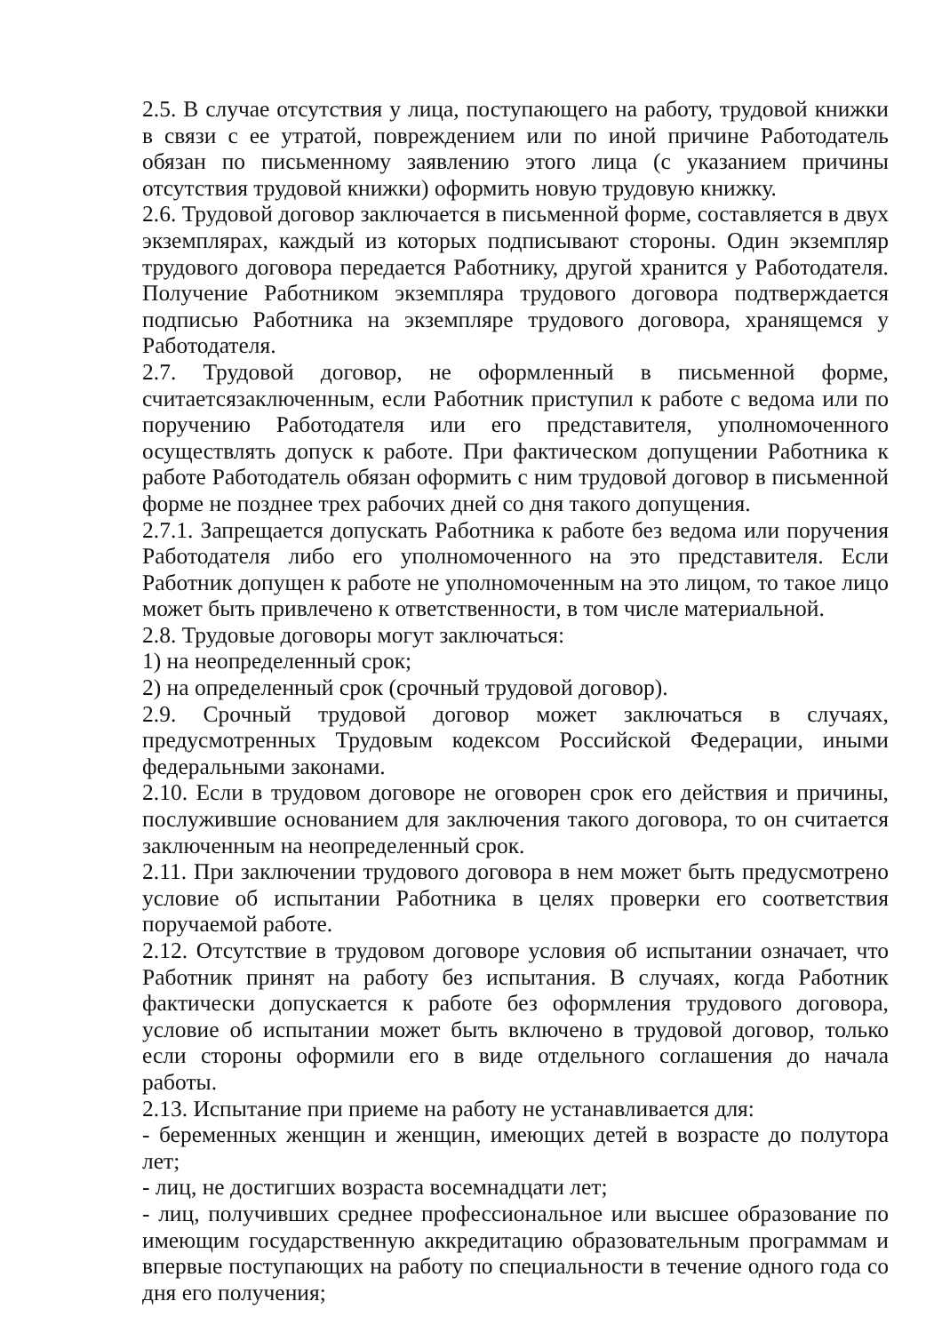2.5. В случае отсутствия у лица, поступающего на работу, трудовой книжки в связи с ее утратой, повреждением или по иной причине Работодатель обязан по письменному заявлению этого лица (с указанием причины отсутствия трудовой книжки) оформить новую трудовую книжку.
2.6. Трудовой договор заключается в письменной форме, составляется в двух экземплярах, каждый из которых подписывают стороны. Один экземпляр трудового договора передается Работнику, другой хранится у Работодателя. Получение Работником экземпляра трудового договора подтверждается подписью Работника на экземпляре трудового договора, хранящемся у Работодателя.
2.7. Трудовой договор, не оформленный в письменной форме, считаетсязаключенным, если Работник приступил к работе с ведома или по поручению Работодателя или его представителя, уполномоченного осуществлять допуск к работе. При фактическом допущении Работника к работе Работодатель обязан оформить с ним трудовой договор в письменной форме не позднее трех рабочих дней со дня такого допущения.
2.7.1. Запрещается допускать Работника к работе без ведома или поручения Работодателя либо его уполномоченного на это представителя. Если Работник допущен к работе не уполномоченным на это лицом, то такое лицо может быть привлечено к ответственности, в том числе материальной.
2.8. Трудовые договоры могут заключаться:
1) на неопределенный срок;
2) на определенный срок (срочный трудовой договор).
2.9. Срочный трудовой договор может заключаться в случаях, предусмотренных Трудовым кодексом Российской Федерации, иными федеральными законами.
2.10. Если в трудовом договоре не оговорен срок его действия и причины, послужившие основанием для заключения такого договора, то он считается заключенным на неопределенный срок.
2.11. При заключении трудового договора в нем может быть предусмотрено условие об испытании Работника в целях проверки его соответствия поручаемой работе.
2.12. Отсутствие в трудовом договоре условия об испытании означает, что Работник принят на работу без испытания. В случаях, когда Работник фактически допускается к работе без оформления трудового договора, условие об испытании может быть включено в трудовой договор, только если стороны оформили его в виде отдельного соглашения до начала работы.
2.13. Испытание при приеме на работу не устанавливается для:
- беременных женщин и женщин, имеющих детей в возрасте до полутора лет;
- лиц, не достигших возраста восемнадцати лет;
- лиц, получивших среднее профессиональное или высшее образование по имеющим государственную аккредитацию образовательным программам и впервые поступающих на работу по специальности в течение одного года со дня его получения;